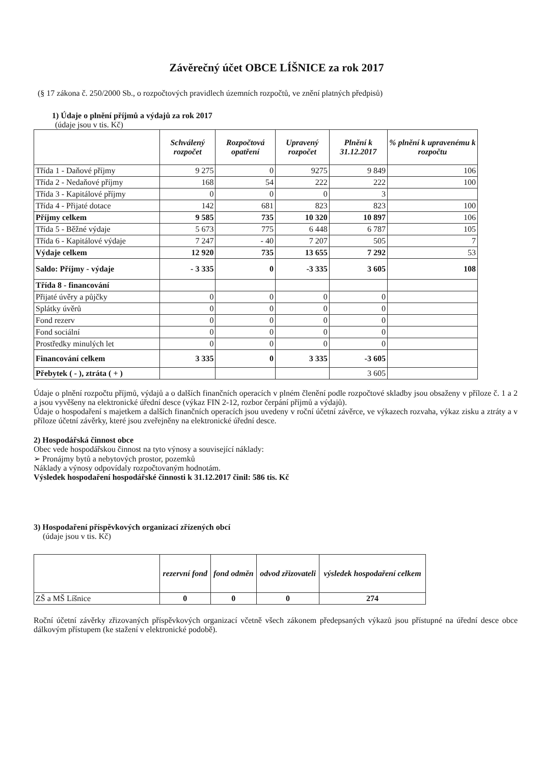Závěrečný účet OBCE LÍŠNICE za rok 2017
(§ 17 zákona č. 250/2000 Sb., o rozpočtových pravidlech územních rozpočtů, ve znění platných předpisů)
1) Údaje o plnění příjmů a výdajů za rok 2017
(údaje jsou v tis. Kč)
| | Schválený rozpočet | Rozpočtová opatření | Upravený rozpočet | Plnění k 31.12.2017 | % plnění k upravenému k rozpočtu |
| --- | --- | --- | --- | --- | --- |
| Třída 1 - Daňové příjmy | 9 275 | 0 | 9275 | 9 849 | 106 |
| Třída 2 - Nedaňové příjmy | 168 | 54 | 222 | 222 | 100 |
| Třída 3 - Kapitálové příjmy | 0 | 0 | 0 | 3 | |
| Třída 4 - Přijaté dotace | 142 | 681 | 823 | 823 | 100 |
| Příjmy celkem | 9 585 | 735 | 10 320 | 10 897 | 106 |
| Třída 5 - Běžné výdaje | 5 673 | 775 | 6 448 | 6 787 | 105 |
| Třída 6 - Kapitálové výdaje | 7 247 | - 40 | 7 207 | 505 | 7 |
| Výdaje celkem | 12 920 | 735 | 13 655 | 7 292 | 53 |
| Saldo: Příjmy - výdaje | - 3 335 | 0 | -3 335 | 3 605 | 108 |
| Třída 8 - financování | | | | | |
| Přijaté úvěry a půjčky | 0 | 0 | 0 | 0 | |
| Splátky úvěrů | 0 | 0 | 0 | 0 | |
| Fond rezerv | 0 | 0 | 0 | 0 | |
| Fond sociální | 0 | 0 | 0 | 0 | |
| Prostředky minulých let | 0 | 0 | 0 | 0 | |
| Financování celkem | 3 335 | 0 | 3 335 | -3 605 | |
| Přebytek ( - ), ztráta ( + ) | | | | 3 605 | |
Údaje o plnění rozpočtu příjmů, výdajů a o dalších finančních operacích v plném členění podle rozpočtové skladby jsou obsaženy v příloze č. 1 a 2 a jsou vyvěšeny na elektronické úřední desce (výkaz FIN 2-12, rozbor čerpání příjmů a výdajů).
Údaje o hospodaření s majetkem a dalších finančních operacích jsou uvedeny v roční účetní závěrce, ve výkazech rozvaha, výkaz zisku a ztráty a v příloze účetní závěrky, které jsou zveřejněny na elektronické úřední desce.
2) Hospodářská činnost obce
Obec vede hospodářskou činnost na tyto výnosy a související náklady:
➢ Pronájmy bytů a nebytových prostor, pozemků
Náklady a výnosy odpovídaly rozpočtovaným hodnotám.
Výsledek hospodaření hospodářské činnosti k 31.12.2017 činil: 586 tis. Kč
3) Hospodaření příspěvkových organizací zřízených obcí
(údaje jsou v tis. Kč)
| | rezervní fond | fond odměn | odvod zřizovateli | výsledek hospodaření celkem |
| --- | --- | --- | --- | --- |
| ZŠ a MŠ Líšnice | 0 | 0 | 0 | 274 |
Roční účetní závěrky zřizovaných příspěvkových organizací včetně všech zákonem předepsaných výkazů jsou přístupné na úřední desce obce dálkovým přístupem (ke stažení v elektronické podobě).